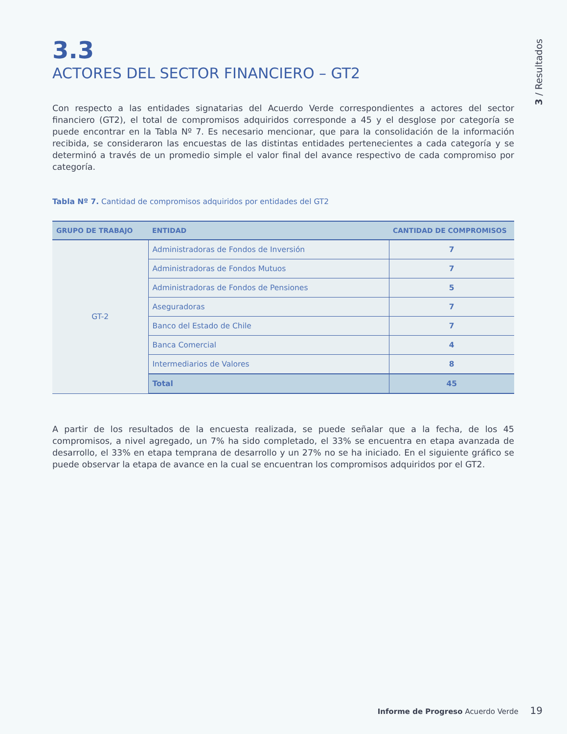3 / Resultados
3.3
ACTORES DEL SECTOR FINANCIERO – GT2
Con respecto a las entidades signatarias del Acuerdo Verde correspondientes a actores del sector financiero (GT2), el total de compromisos adquiridos corresponde a 45 y el desglose por categoría se puede encontrar en la Tabla Nº 7. Es necesario mencionar, que para la consolidación de la información recibida, se consideraron las encuestas de las distintas entidades pertenecientes a cada categoría y se determinó a través de un promedio simple el valor final del avance respectivo de cada compromiso por categoría.
Tabla Nº 7. Cantidad de compromisos adquiridos por entidades del GT2
| GRUPO DE TRABAJO | ENTIDAD | CANTIDAD DE COMPROMISOS |
| --- | --- | --- |
| GT-2 | Administradoras de Fondos de Inversión | 7 |
| | Administradoras de Fondos Mutuos | 7 |
| | Administradoras de Fondos de Pensiones | 5 |
| | Aseguradoras | 7 |
| | Banco del Estado de Chile | 7 |
| | Banca Comercial | 4 |
| | Intermediarios de Valores | 8 |
| | Total | 45 |
A partir de los resultados de la encuesta realizada, se puede señalar que a la fecha, de los 45 compromisos, a nivel agregado, un 7% ha sido completado, el 33% se encuentra en etapa avanzada de desarrollo, el 33% en etapa temprana de desarrollo y un 27% no se ha iniciado. En el siguiente gráfico se puede observar la etapa de avance en la cual se encuentran los compromisos adquiridos por el GT2.
Informe de Progreso Acuerdo Verde 19